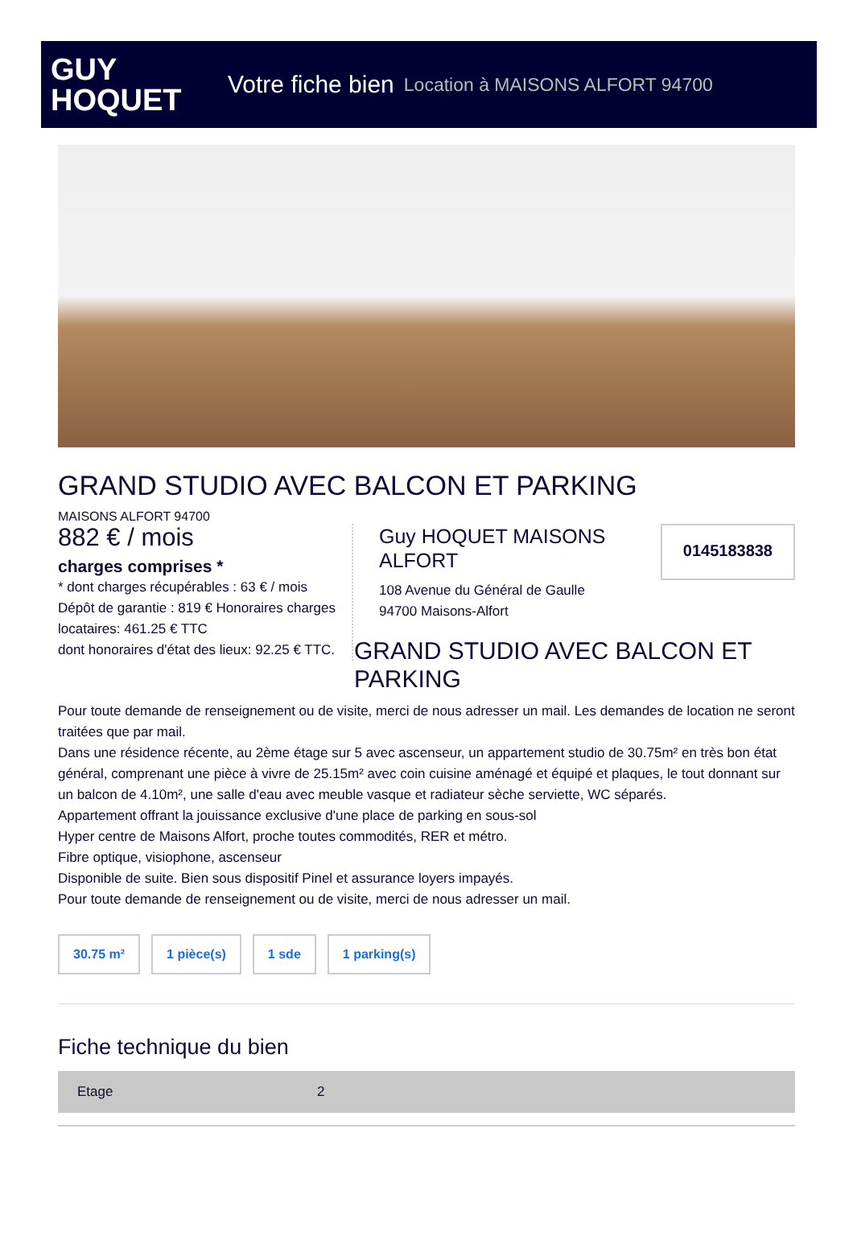GUY
HOQUET
Votre fiche bien Location à MAISONS ALFORT 94700
GRAND STUDIO AVEC BALCON ET PARKING
MAISONS ALFORT 94700
882 € / mois
charges comprises *
* dont charges récupérables : 63 € / mois
Dépôt de garantie : 819 € Honoraires charges locataires: 461.25 € TTC
dont honoraires d'état des lieux: 92.25 € TTC.
Guy HOQUET MAISONS ALFORT
108 Avenue du Général de Gaulle
94700 Maisons-Alfort
0145183838
GRAND STUDIO AVEC BALCON ET PARKING
Pour toute demande de renseignement ou de visite, merci de nous adresser un mail. Les demandes de location ne seront traitées que par mail.
Dans une résidence récente, au 2ème étage sur 5 avec ascenseur, un appartement studio de 30.75m² en très bon état général, comprenant une pièce à vivre de 25.15m² avec coin cuisine aménagé et équipé et plaques, le tout donnant sur un balcon de 4.10m², une salle d'eau avec meuble vasque et radiateur sèche serviette, WC séparés.
Appartement offrant la jouissance exclusive d'une place de parking en sous-sol
Hyper centre de Maisons Alfort, proche toutes commodités, RER et métro.
Fibre optique, visiophone, ascenseur
Disponible de suite. Bien sous dispositif Pinel et assurance loyers impayés.
Pour toute demande de renseignement ou de visite, merci de nous adresser un mail.
30.75 m² 1 pièce(s) 1 sde 1 parking(s)
Fiche technique du bien
| Etage | 2 |